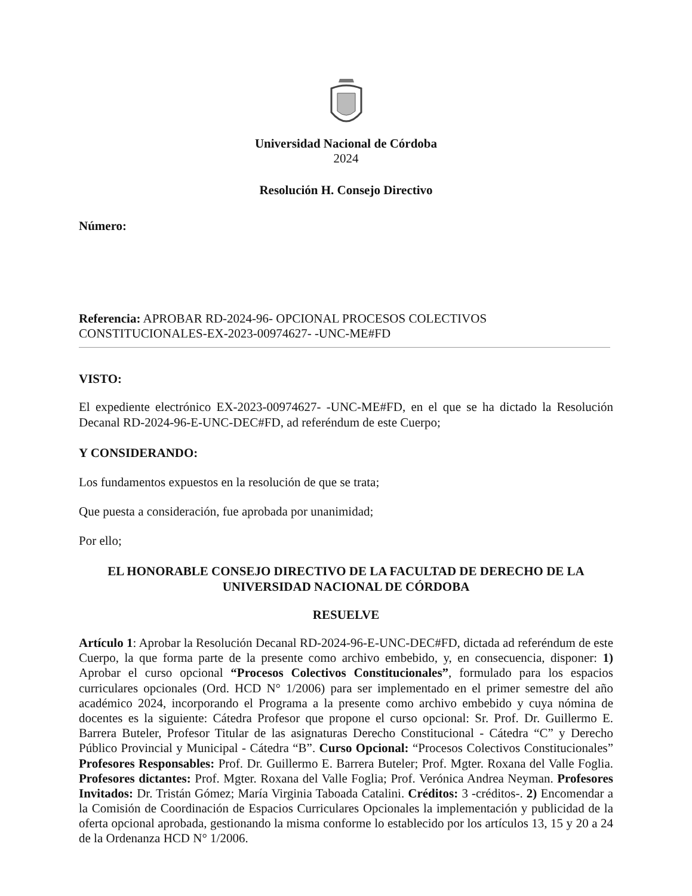Universidad Nacional de Córdoba
2024
Resolución H. Consejo Directivo
Número:
Referencia: APROBAR RD-2024-96- OPCIONAL PROCESOS COLECTIVOS
CONSTITUCIONALES-EX-2023-00974627- -UNC-ME#FD
VISTO:
El expediente electrónico EX-2023-00974627- -UNC-ME#FD, en el que se ha dictado la Resolución Decanal RD-2024-96-E-UNC-DEC#FD, ad referéndum de este Cuerpo;
Y CONSIDERANDO:
Los fundamentos expuestos en la resolución de que se trata;
Que puesta a consideración, fue aprobada por unanimidad;
Por ello;
EL HONORABLE CONSEJO DIRECTIVO DE LA FACULTAD DE DERECHO DE LA UNIVERSIDAD NACIONAL DE CÓRDOBA
RESUELVE
Artículo 1: Aprobar la Resolución Decanal RD-2024-96-E-UNC-DEC#FD, dictada ad referéndum de este Cuerpo, la que forma parte de la presente como archivo embebido, y, en consecuencia, disponer: 1) Aprobar el curso opcional “Procesos Colectivos Constitucionales”, formulado para los espacios curriculares opcionales (Ord. HCD N° 1/2006) para ser implementado en el primer semestre del año académico 2024, incorporando el Programa a la presente como archivo embebido y cuya nómina de docentes es la siguiente: Cátedra Profesor que propone el curso opcional: Sr. Prof. Dr. Guillermo E. Barrera Buteler, Profesor Titular de las asignaturas Derecho Constitucional - Cátedra “C” y Derecho Público Provincial y Municipal - Cátedra “B”. Curso Opcional: “Procesos Colectivos Constitucionales” Profesores Responsables: Prof. Dr. Guillermo E. Barrera Buteler; Prof. Mgter. Roxana del Valle Foglia. Profesores dictantes: Prof. Mgter. Roxana del Valle Foglia; Prof. Verónica Andrea Neyman. Profesores Invitados: Dr. Tristán Gómez; María Virginia Taboada Catalini. Créditos: 3 -créditos-. 2) Encomendar a la Comisión de Coordinación de Espacios Curriculares Opcionales la implementación y publicidad de la oferta opcional aprobada, gestionando la misma conforme lo establecido por los artículos 13, 15 y 20 a 24 de la Ordenanza HCD N° 1/2006.